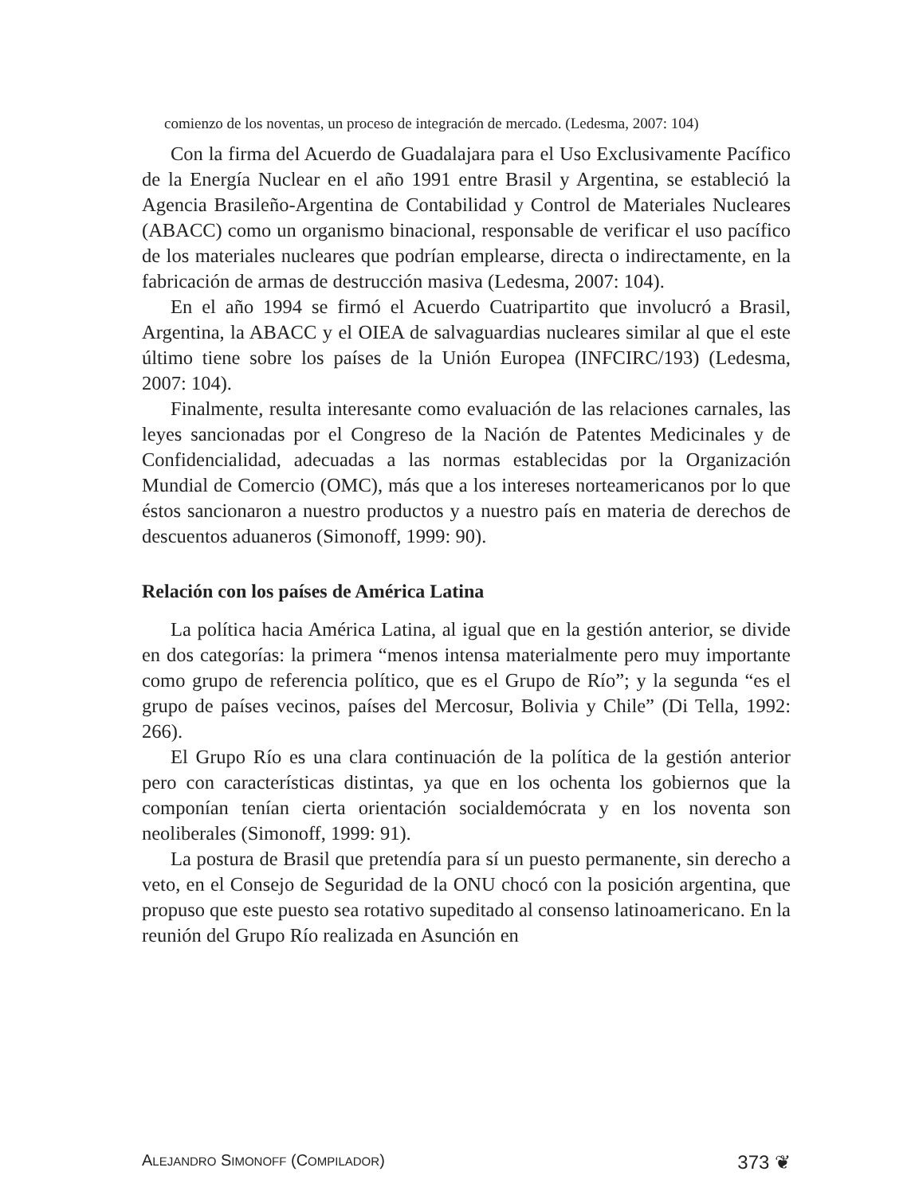comienzo de los noventas, un proceso de integración de mercado. (Ledesma, 2007: 104)
Con la firma del Acuerdo de Guadalajara para el Uso Exclusivamente Pacífico de la Energía Nuclear en el año 1991 entre Brasil y Argentina, se estableció la Agencia Brasileño-Argentina de Contabilidad y Control de Materiales Nucleares (ABACC) como un organismo binacional, responsable de verificar el uso pacífico de los materiales nucleares que podrían emplearse, directa o indirectamente, en la fabricación de armas de destrucción masiva (Ledesma, 2007: 104).
En el año 1994 se firmó el Acuerdo Cuatripartito que involucró a Brasil, Argentina, la ABACC y el OIEA de salvaguardias nucleares similar al que el este último tiene sobre los países de la Unión Europea (INFCIRC/193) (Ledesma, 2007: 104).
Finalmente, resulta interesante como evaluación de las relaciones carnales, las leyes sancionadas por el Congreso de la Nación de Patentes Medicinales y de Confidencialidad, adecuadas a las normas establecidas por la Organización Mundial de Comercio (OMC), más que a los intereses norteamericanos por lo que éstos sancionaron a nuestro productos y a nuestro país en materia de derechos de descuentos aduaneros (Simonoff, 1999: 90).
Relación con los países de América Latina
La política hacia América Latina, al igual que en la gestión anterior, se divide en dos categorías: la primera “menos intensa materialmente pero muy importante como grupo de referencia político, que es el Grupo de Río”; y la segunda “es el grupo de países vecinos, países del Mercosur, Bolivia y Chile” (Di Tella, 1992: 266).
El Grupo Río es una clara continuación de la política de la gestión anterior pero con características distintas, ya que en los ochenta los gobiernos que la componían tenían cierta orientación socialdemócrata y en los noventa son neoliberales (Simonoff, 1999: 91).
La postura de Brasil que pretendía para sí un puesto permanente, sin derecho a veto, en el Consejo de Seguridad de la ONU chocó con la posición argentina, que propuso que este puesto sea rotativo supeditado al consenso latinoamericano. En la reunión del Grupo Río realizada en Asunción en
ALEJANDRO SIMONOFF (COMPILADOR) 373 ❦